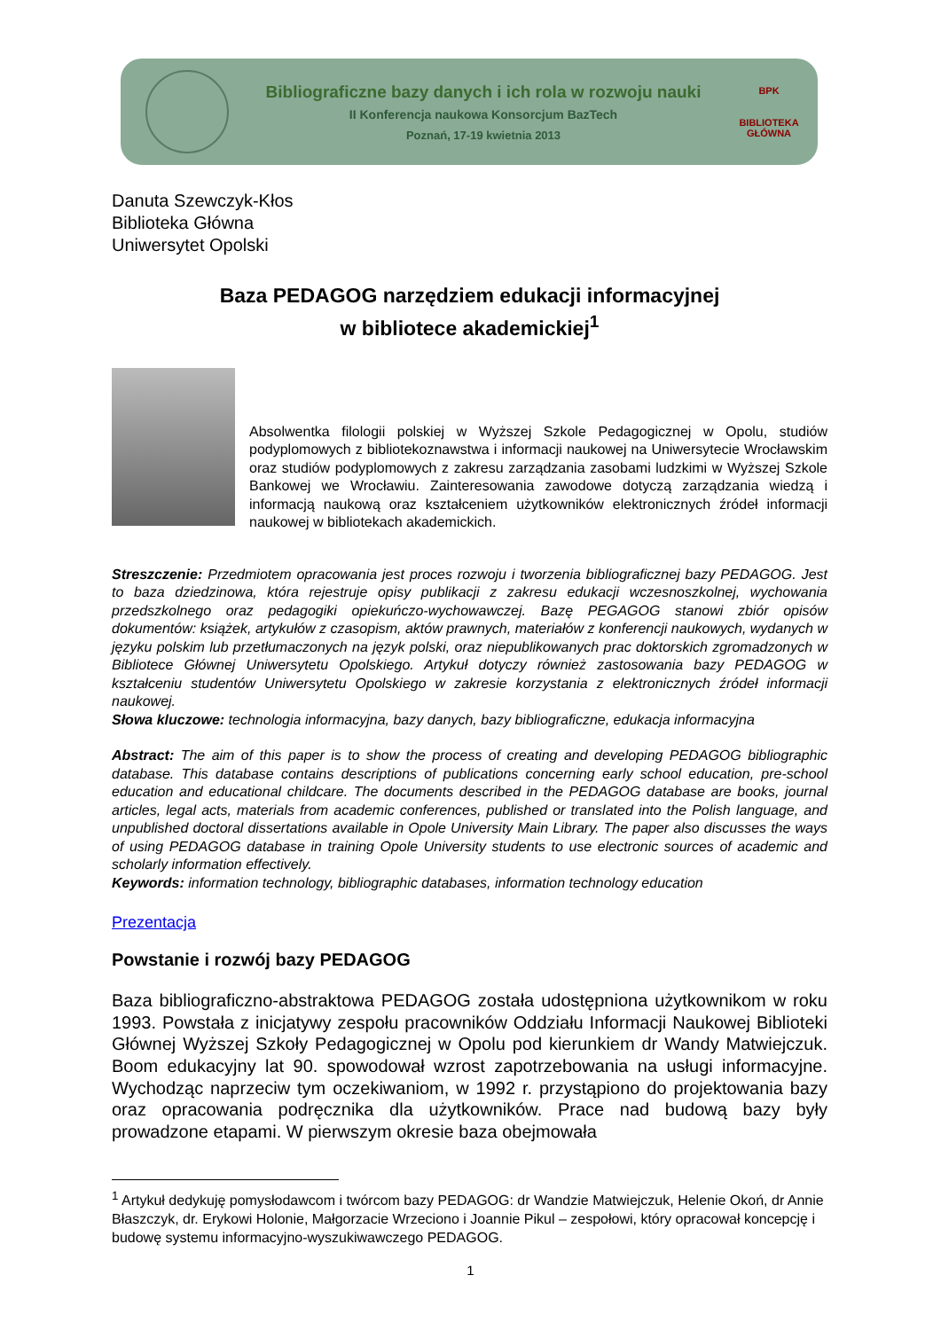Bibliograficzne bazy danych i ich rola w rozwoju nauki
II Konferencja naukowa Konsorcjum BazTech
Poznań, 17-19 kwietnia 2013
BPK
BIBLIOTEKA GŁÓWNA
Danuta Szewczyk-Kłos
Biblioteka Główna
Uniwersytet Opolski
Baza PEDAGOG narzędziem edukacji informacyjnej
w bibliotece akademickiej<sup>1</sup>
Absolwentka filologii polskiej w Wyższej Szkole Pedagogicznej w Opolu, studiów podyplomowych z bibliotekoznawstwa i informacji naukowej na Uniwersytecie Wrocławskim oraz studiów podyplomowych z zakresu zarządzania zasobami ludzkimi w Wyższej Szkole Bankowej we Wrocławiu. Zainteresowania zawodowe dotyczą zarządzania wiedzą i informacją naukową oraz kształceniem użytkowników elektronicznych źródeł informacji naukowej w bibliotekach akademickich.
Streszczenie: Przedmiotem opracowania jest proces rozwoju i tworzenia bibliograficznej bazy PEDAGOG. Jest to baza dziedzinowa, która rejestruje opisy publikacji z zakresu edukacji wczesnoszkolnej, wychowania przedszkolnego oraz pedagogiki opiekuńczo-wychowawczej. Bazę PEGAGOG stanowi zbiór opisów dokumentów: książek, artykułów z czasopism, aktów prawnych, materiałów z konferencji naukowych, wydanych w języku polskim lub przetłumaczonych na język polski, oraz niepublikowanych prac doktorskich zgromadzonych w Bibliotece Głównej Uniwersytetu Opolskiego. Artykuł dotyczy również zastosowania bazy PEDAGOG w kształceniu studentów Uniwersytetu Opolskiego w zakresie korzystania z elektronicznych źródeł informacji naukowej.
Słowa kluczowe: technologia informacyjna, bazy danych, bazy bibliograficzne, edukacja informacyjna
Abstract: The aim of this paper is to show the process of creating and developing PEDAGOG bibliographic database. This database contains descriptions of publications concerning early school education, pre-school education and educational childcare. The documents described in the PEDAGOG database are books, journal articles, legal acts, materials from academic conferences, published or translated into the Polish language, and unpublished doctoral dissertations available in Opole University Main Library. The paper also discusses the ways of using PEDAGOG database in training Opole University students to use electronic sources of academic and scholarly information effectively.
Keywords: information technology, bibliographic databases, information technology education
Prezentacja
Powstanie i rozwój bazy PEDAGOG
Baza bibliograficzno-abstraktowa PEDAGOG została udostępniona użytkownikom w roku 1993. Powstała z inicjatywy zespołu pracowników Oddziału Informacji Naukowej Biblioteki Głównej Wyższej Szkoły Pedagogicznej w Opolu pod kierunkiem dr Wandy Matwiejczuk. Boom edukacyjny lat 90. spowodował wzrost zapotrzebowania na usługi informacyjne. Wychodząc naprzeciw tym oczekiwaniom, w 1992 r. przystąpiono do projektowania bazy oraz opracowania podręcznika dla użytkowników. Prace nad budową bazy były prowadzone etapami. W pierwszym okresie baza obejmowała
<sup>1</sup> Artykuł dedykuję pomysłodawcom i twórcom bazy PEDAGOG: dr Wandzie Matwiejczuk, Helenie Okoń, dr Annie Błaszczyk, dr. Erykowi Holonie, Małgorzacie Wrzeciono i Joannie Pikul – zespołowi, który opracował koncepcję i budowę systemu informacyjno-wyszukiwawczego PEDAGOG.
1